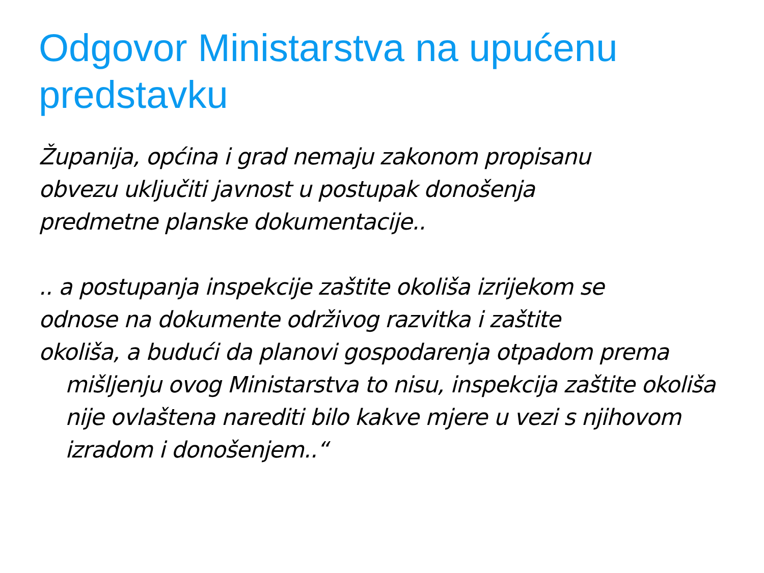Odgovor Ministarstva na upućenu predstavku
Županija, općina i grad nemaju zakonom propisanu
obvezu uključiti javnost u postupak donošenja
predmetne planske dokumentacije..
.. a postupanja inspekcije zaštite okoliša izrijekom se
odnose na dokumente održivog razvitka i zaštite
okoliša, a budući da planovi gospodarenja otpadom prema
mišljenju ovog Ministarstva to nisu, inspekcija zaštite okoliša nije ovlaštena narediti bilo kakve mjere u vezi s njihovom izradom i donošenjem..“